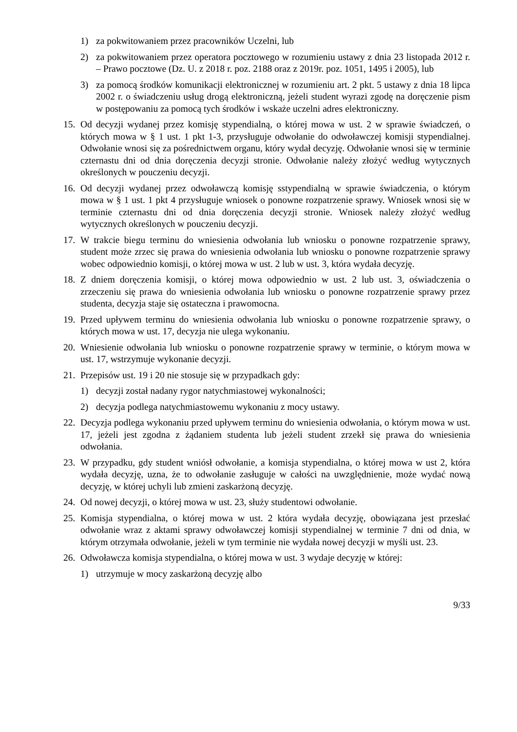1) za pokwitowaniem przez pracowników Uczelni, lub
2) za pokwitowaniem przez operatora pocztowego w rozumieniu ustawy z dnia 23 listopada 2012 r. – Prawo pocztowe (Dz. U. z 2018 r. poz. 2188 oraz z 2019r. poz. 1051, 1495 i 2005), lub
3) za pomocą środków komunikacji elektronicznej w rozumieniu art. 2 pkt. 5 ustawy z dnia 18 lipca 2002 r. o świadczeniu usług drogą elektroniczną, jeżeli student wyrazi zgodę na doręczenie pism w postępowaniu za pomocą tych środków i wskaże uczelni adres elektroniczny.
15. Od decyzji wydanej przez komisję stypendialną, o której mowa w ust. 2 w sprawie świadczeń, o których mowa w § 1 ust. 1 pkt 1-3, przysługuje odwołanie do odwoławczej komisji stypendialnej. Odwołanie wnosi się za pośrednictwem organu, który wydał decyzję. Odwołanie wnosi się w terminie czternastu dni od dnia doręczenia decyzji stronie. Odwołanie należy złożyć według wytycznych określonych w pouczeniu decyzji.
16. Od decyzji wydanej przez odwoławczą komisję sstypendialną w sprawie świadczenia, o którym mowa w § 1 ust. 1 pkt 4 przysługuje wniosek o ponowne rozpatrzenie sprawy. Wniosek wnosi się w terminie czternastu dni od dnia doręczenia decyzji stronie. Wniosek należy złożyć według wytycznych określonych w pouczeniu decyzji.
17. W trakcie biegu terminu do wniesienia odwołania lub wniosku o ponowne rozpatrzenie sprawy, student może zrzec się prawa do wniesienia odwołania lub wniosku o ponowne rozpatrzenie sprawy wobec odpowiednio komisji, o której mowa w ust. 2 lub w ust. 3, która wydała decyzję.
18. Z dniem doręczenia komisji, o której mowa odpowiednio w ust. 2 lub ust. 3, oświadczenia o zrzeczeniu się prawa do wniesienia odwołania lub wniosku o ponowne rozpatrzenie sprawy przez studenta, decyzja staje się ostateczna i prawomocna.
19. Przed upływem terminu do wniesienia odwołania lub wniosku o ponowne rozpatrzenie sprawy, o których mowa w ust. 17, decyzja nie ulega wykonaniu.
20. Wniesienie odwołania lub wniosku o ponowne rozpatrzenie sprawy w terminie, o którym mowa w ust. 17, wstrzymuje wykonanie decyzji.
21. Przepisów ust. 19 i 20 nie stosuje się w przypadkach gdy:
1) decyzji został nadany rygor natychmiastowej wykonalności;
2) decyzja podlega natychmiastowemu wykonaniu z mocy ustawy.
22. Decyzja podlega wykonaniu przed upływem terminu do wniesienia odwołania, o którym mowa w ust. 17, jeżeli jest zgodna z żądaniem studenta lub jeżeli student zrzekł się prawa do wniesienia odwołania.
23. W przypadku, gdy student wniósł odwołanie, a komisja stypendialna, o której mowa w ust 2, która wydała decyzję, uzna, że to odwołanie zasługuje w całości na uwzględnienie, może wydać nową decyzję, w której uchyli lub zmieni zaskarżoną decyzję.
24. Od nowej decyzji, o której mowa w ust. 23, służy studentowi odwołanie.
25. Komisja stypendialna, o której mowa w ust. 2 która wydała decyzję, obowiązana jest przesłać odwołanie wraz z aktami sprawy odwoławczej komisji stypendialnej w terminie 7 dni od dnia, w którym otrzymała odwołanie, jeżeli w tym terminie nie wydała nowej decyzji w myśli ust. 23.
26. Odwoławcza komisja stypendialna, o której mowa w ust. 3 wydaje decyzję w której:
1) utrzymuje w mocy zaskarżoną decyzję albo
9/33